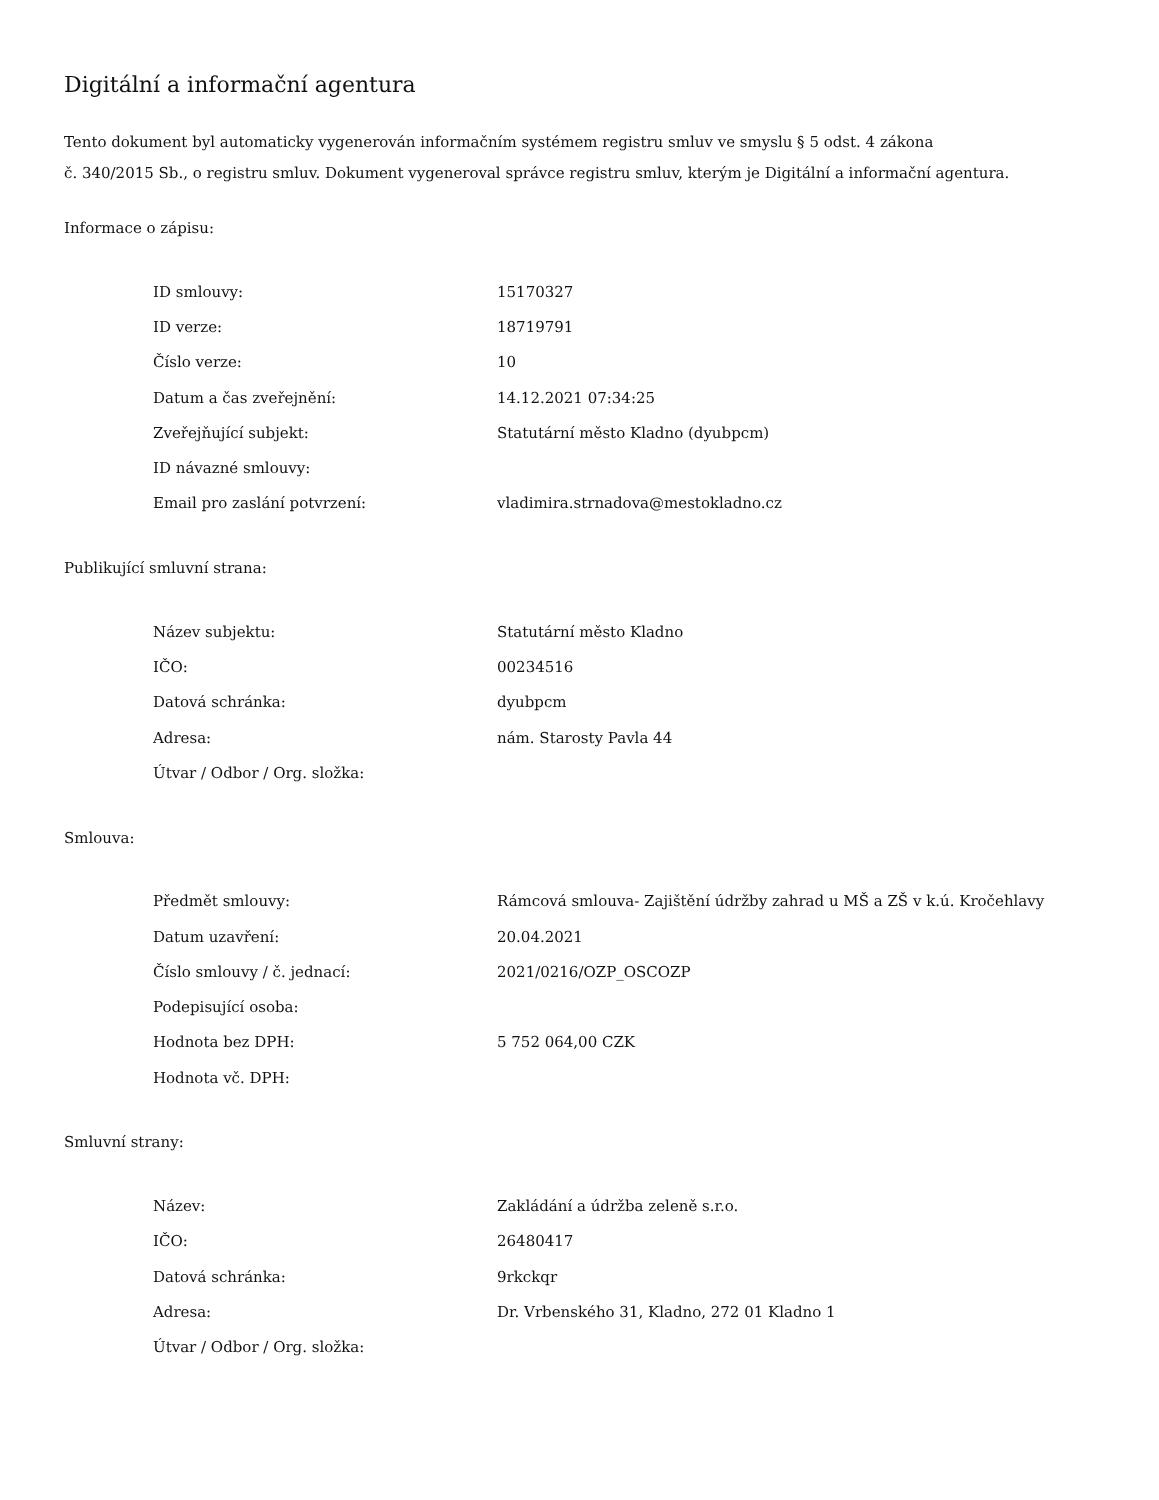Digitální a informační agentura
Tento dokument byl automaticky vygenerován informačním systémem registru smluv ve smyslu § 5 odst. 4 zákona
č. 340/2015 Sb., o registru smluv. Dokument vygeneroval správce registru smluv, kterým je Digitální a informační agentura.
Informace o zápisu:
| ID smlouvy: | 15170327 |
| ID verze: | 18719791 |
| Číslo verze: | 10 |
| Datum a čas zveřejnění: | 14.12.2021 07:34:25 |
| Zveřejňující subjekt: | Statutární město Kladno (dyubpcm) |
| ID návazné smlouvy: | |
| Email pro zaslání potvrzení: | vladimira.strnadova@mestokladno.cz |
Publikující smluvní strana:
| Název subjektu: | Statutární město Kladno |
| IČO: | 00234516 |
| Datová schránka: | dyubpcm |
| Adresa: | nám. Starosty Pavla 44 |
| Útvar / Odbor / Org. složka: | |
Smlouva:
| Předmět smlouvy: | Rámcová smlouva- Zajištění údržby zahrad u MŠ a ZŠ v k.ú. Kročehlavy |
| Datum uzavření: | 20.04.2021 |
| Číslo smlouvy / č. jednací: | 2021/0216/OZP_OSCOZP |
| Podepisující osoba: | |
| Hodnota bez DPH: | 5 752 064,00 CZK |
| Hodnota vč. DPH: | |
Smluvní strany:
| Název: | Zakládání a údržba zeleně s.r.o. |
| IČO: | 26480417 |
| Datová schránka: | 9rkckqr |
| Adresa: | Dr. Vrbenského 31, Kladno, 272 01 Kladno 1 |
| Útvar / Odbor / Org. složka: | |